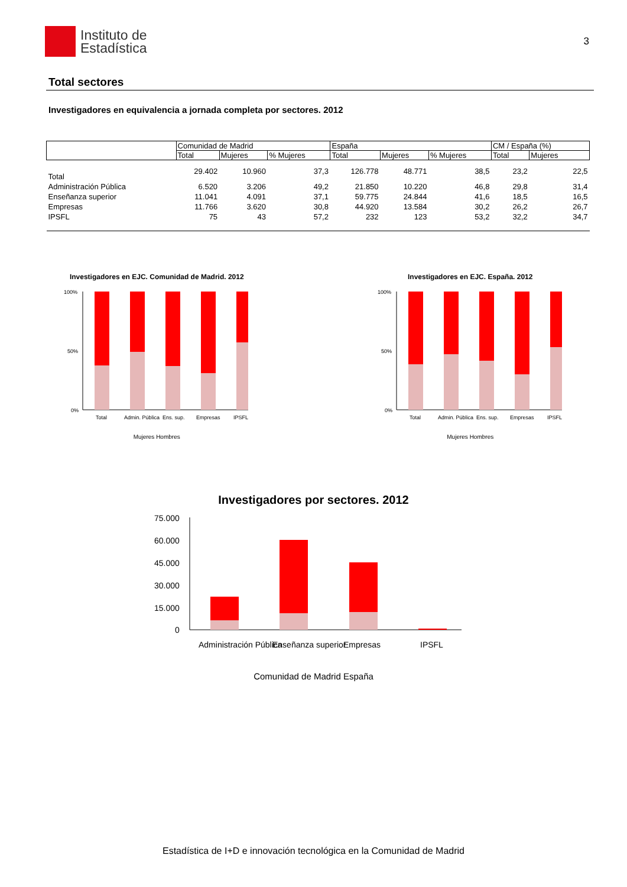Instituto de
Estadística
3
Total sectores
Investigadores en equivalencia a jornada completa por sectores. 2012
| | Comunidad de Madrid | | | España | | | CM / España (%) | |
| --- | --- | --- | --- | --- | --- | --- | --- | --- |
| | Total | Mujeres | % Mujeres | Total | Mujeres | % Mujeres | Total | Mujeres |
| Total | 29.402 | 10.960 | 37,3 | 126.778 | 48.771 | 38,5 | 23,2 | 22,5 |
| Administración Pública | 6.520 | 3.206 | 49,2 | 21.850 | 10.220 | 46,8 | 29,8 | 31,4 |
| Enseñanza superior | 11.041 | 4.091 | 37,1 | 59.775 | 24.844 | 41,6 | 18,5 | 16,5 |
| Empresas | 11.766 | 3.620 | 30,8 | 44.920 | 13.584 | 30,2 | 26,2 | 26,7 |
| IPSFL | 75 | 43 | 57,2 | 232 | 123 | 53,2 | 32,2 | 34,7 |
Investigadores en EJC. Comunidad de Madrid. 2012
100%
50%
0%
Total
Admin. Pública
Ens. sup.
Empresas
IPSFL
Mujeres Hombres
Investigadores en EJC. España. 2012
100%
50%
0%
Total
Admin. Pública
Ens. sup.
Empresas
IPSFL
Mujeres Hombres
Investigadores por sectores. 2012
75.000
60.000
45.000
30.000
15.000
0
Administración Pública
Enseñanza superior
Empresas
IPSFL
Comunidad de Madrid España
Estadística de I+D e innovación tecnológica en la Comunidad de Madrid